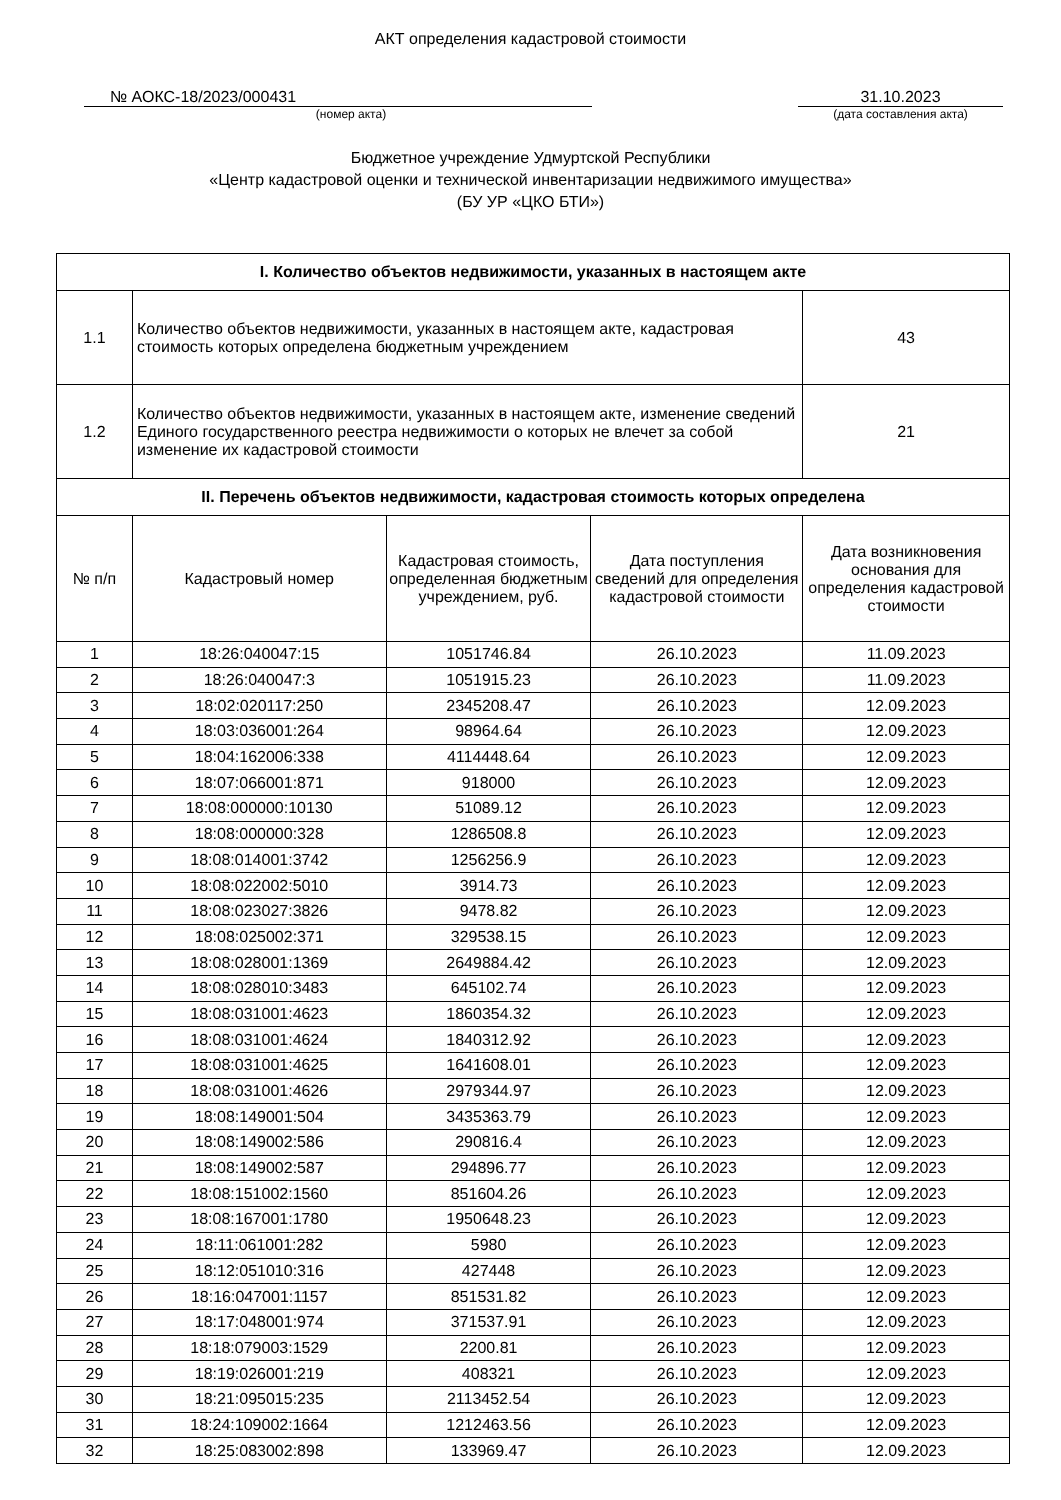АКТ определения кадастровой стоимости
№ АОКС-18/2023/000431
(номер акта)
31.10.2023
(дата составления акта)
Бюджетное учреждение Удмуртской Республики
«Центр кадастровой оценки и технической инвентаризации недвижимого имущества»
(БУ УР «ЦКО БТИ»)
| I. Количество объектов недвижимости, указанных в настоящем акте | | | | |
| --- | --- | --- | --- | --- |
| 1.1 | Количество объектов недвижимости, указанных в настоящем акте, кадастровая стоимость которых определена бюджетным учреждением | | | 43 |
| 1.2 | Количество объектов недвижимости, указанных в настоящем акте, изменение сведений Единого государственного реестра недвижимости о которых не влечет за собой изменение их кадастровой стоимости | | | 21 |
| II. Перечень объектов недвижимости, кадастровая стоимость которых определена | | | | |
| № п/п | Кадастровый номер | Кадастровая стоимость, определенная бюджетным учреждением, руб. | Дата поступления сведений для определения кадастровой стоимости | Дата возникновения основания для определения кадастровой стоимости |
| 1 | 18:26:040047:15 | 1051746.84 | 26.10.2023 | 11.09.2023 |
| 2 | 18:26:040047:3 | 1051915.23 | 26.10.2023 | 11.09.2023 |
| 3 | 18:02:020117:250 | 2345208.47 | 26.10.2023 | 12.09.2023 |
| 4 | 18:03:036001:264 | 98964.64 | 26.10.2023 | 12.09.2023 |
| 5 | 18:04:162006:338 | 4114448.64 | 26.10.2023 | 12.09.2023 |
| 6 | 18:07:066001:871 | 918000 | 26.10.2023 | 12.09.2023 |
| 7 | 18:08:000000:10130 | 51089.12 | 26.10.2023 | 12.09.2023 |
| 8 | 18:08:000000:328 | 1286508.8 | 26.10.2023 | 12.09.2023 |
| 9 | 18:08:014001:3742 | 1256256.9 | 26.10.2023 | 12.09.2023 |
| 10 | 18:08:022002:5010 | 3914.73 | 26.10.2023 | 12.09.2023 |
| 11 | 18:08:023027:3826 | 9478.82 | 26.10.2023 | 12.09.2023 |
| 12 | 18:08:025002:371 | 329538.15 | 26.10.2023 | 12.09.2023 |
| 13 | 18:08:028001:1369 | 2649884.42 | 26.10.2023 | 12.09.2023 |
| 14 | 18:08:028010:3483 | 645102.74 | 26.10.2023 | 12.09.2023 |
| 15 | 18:08:031001:4623 | 1860354.32 | 26.10.2023 | 12.09.2023 |
| 16 | 18:08:031001:4624 | 1840312.92 | 26.10.2023 | 12.09.2023 |
| 17 | 18:08:031001:4625 | 1641608.01 | 26.10.2023 | 12.09.2023 |
| 18 | 18:08:031001:4626 | 2979344.97 | 26.10.2023 | 12.09.2023 |
| 19 | 18:08:149001:504 | 3435363.79 | 26.10.2023 | 12.09.2023 |
| 20 | 18:08:149002:586 | 290816.4 | 26.10.2023 | 12.09.2023 |
| 21 | 18:08:149002:587 | 294896.77 | 26.10.2023 | 12.09.2023 |
| 22 | 18:08:151002:1560 | 851604.26 | 26.10.2023 | 12.09.2023 |
| 23 | 18:08:167001:1780 | 1950648.23 | 26.10.2023 | 12.09.2023 |
| 24 | 18:11:061001:282 | 5980 | 26.10.2023 | 12.09.2023 |
| 25 | 18:12:051010:316 | 427448 | 26.10.2023 | 12.09.2023 |
| 26 | 18:16:047001:1157 | 851531.82 | 26.10.2023 | 12.09.2023 |
| 27 | 18:17:048001:974 | 371537.91 | 26.10.2023 | 12.09.2023 |
| 28 | 18:18:079003:1529 | 2200.81 | 26.10.2023 | 12.09.2023 |
| 29 | 18:19:026001:219 | 408321 | 26.10.2023 | 12.09.2023 |
| 30 | 18:21:095015:235 | 2113452.54 | 26.10.2023 | 12.09.2023 |
| 31 | 18:24:109002:1664 | 1212463.56 | 26.10.2023 | 12.09.2023 |
| 32 | 18:25:083002:898 | 133969.47 | 26.10.2023 | 12.09.2023 |